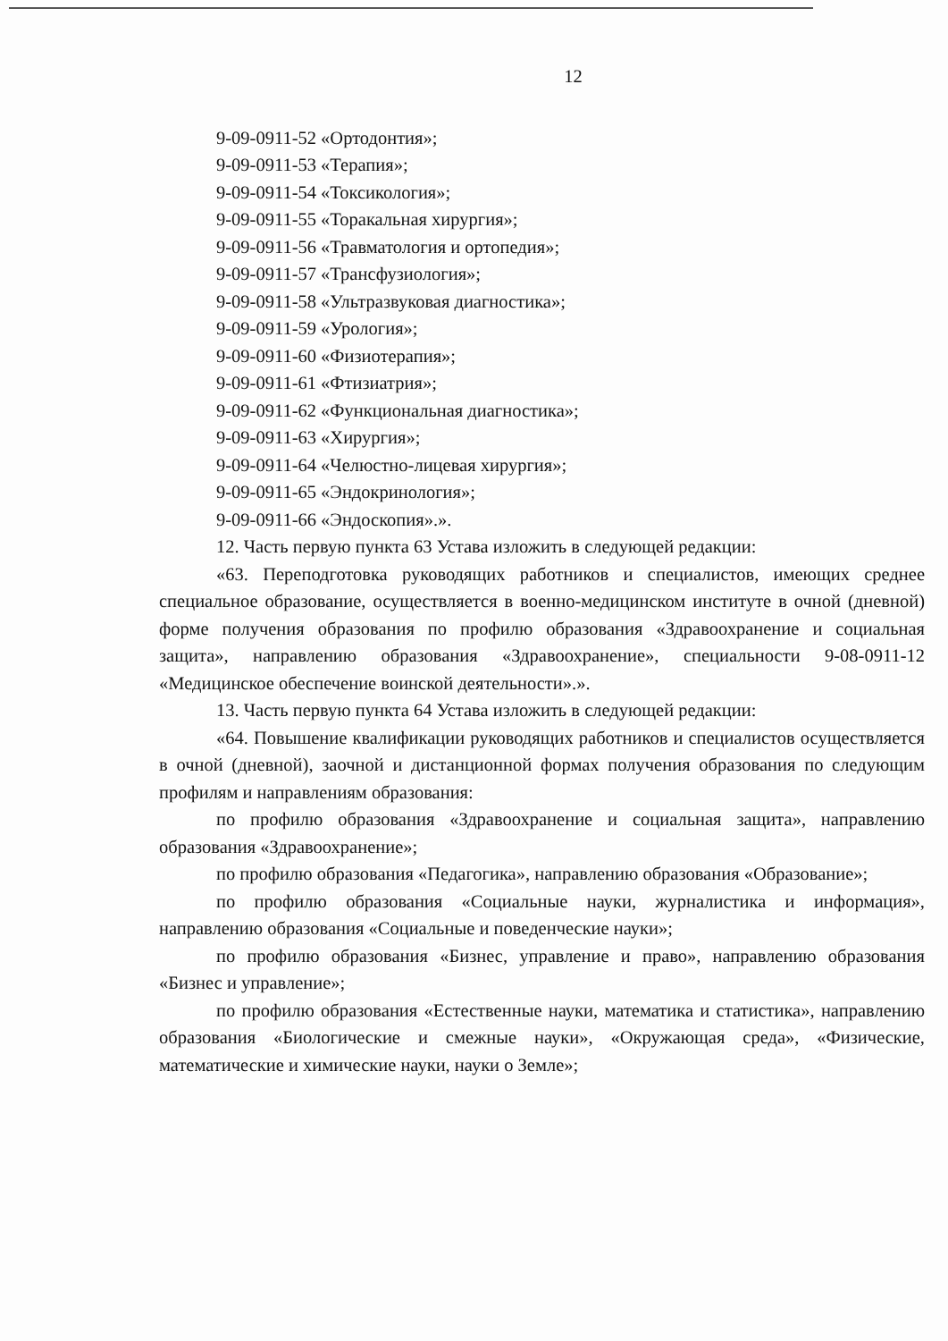12
9-09-0911-52 «Ортодонтия»;
9-09-0911-53 «Терапия»;
9-09-0911-54 «Токсикология»;
9-09-0911-55 «Торакальная хирургия»;
9-09-0911-56 «Травматология и ортопедия»;
9-09-0911-57 «Трансфузиология»;
9-09-0911-58 «Ультразвуковая диагностика»;
9-09-0911-59 «Урология»;
9-09-0911-60 «Физиотерапия»;
9-09-0911-61 «Фтизиатрия»;
9-09-0911-62 «Функциональная диагностика»;
9-09-0911-63 «Хирургия»;
9-09-0911-64 «Челюстно-лицевая хирургия»;
9-09-0911-65 «Эндокринология»;
9-09-0911-66 «Эндоскопия».».
12. Часть первую пункта 63 Устава изложить в следующей редакции:
«63. Переподготовка руководящих работников и специалистов, имеющих среднее специальное образование, осуществляется в военно-медицинском институте в очной (дневной) форме получения образования по профилю образования «Здравоохранение и социальная защита», направлению образования «Здравоохранение», специальности 9-08-0911-12 «Медицинское обеспечение воинской деятельности».».
13. Часть первую пункта 64 Устава изложить в следующей редакции:
«64. Повышение квалификации руководящих работников и специалистов осуществляется в очной (дневной), заочной и дистанционной формах получения образования по следующим профилям и направлениям образования:
по профилю образования «Здравоохранение и социальная защита», направлению образования «Здравоохранение»;
по профилю образования «Педагогика», направлению образования «Образование»;
по профилю образования «Социальные науки, журналистика и информация», направлению образования «Социальные и поведенческие науки»;
по профилю образования «Бизнес, управление и право», направлению образования «Бизнес и управление»;
по профилю образования «Естественные науки, математика и статистика», направлению образования «Биологические и смежные науки», «Окружающая среда», «Физические, математические и химические науки, науки о Земле»;